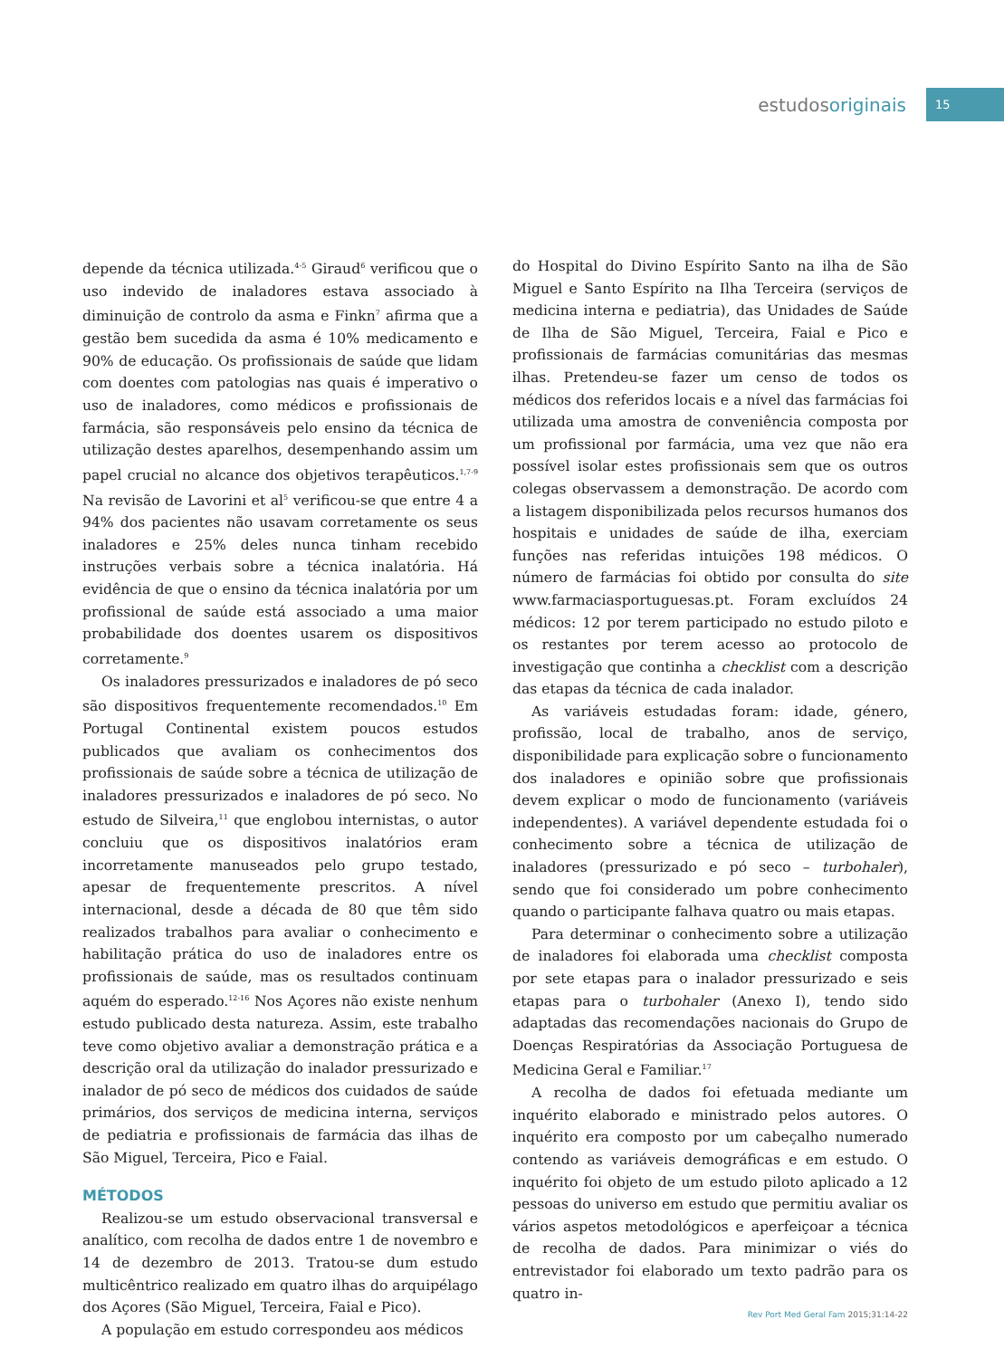estudosoriginais
15
depende da técnica utilizada.<sup>4-5</sup> Giraud<sup>6</sup> verificou que o uso indevido de inaladores estava associado à diminuição de controlo da asma e Finkn<sup>7</sup> afirma que a gestão bem sucedida da asma é 10% medicamento e 90% de educação. Os profissionais de saúde que lidam com doentes com patologias nas quais é imperativo o uso de inaladores, como médicos e profissionais de farmácia, são responsáveis pelo ensino da técnica de utilização destes aparelhos, desempenhando assim um papel crucial no alcance dos objetivos terapêuticos.<sup>1,7-9</sup> Na revisão de Lavorini et al<sup>5</sup> verificou-se que entre 4 a 94% dos pacientes não usavam corretamente os seus inaladores e 25% deles nunca tinham recebido instruções verbais sobre a técnica inalatória. Há evidência de que o ensino da técnica inalatória por um profissional de saúde está associado a uma maior probabilidade dos doentes usarem os dispositivos corretamente.<sup>9</sup>
Os inaladores pressurizados e inaladores de pó seco são dispositivos frequentemente recomendados.<sup>10</sup> Em Portugal Continental existem poucos estudos publicados que avaliam os conhecimentos dos profissionais de saúde sobre a técnica de utilização de inaladores pressurizados e inaladores de pó seco. No estudo de Silveira,<sup>11</sup> que englobou internistas, o autor concluiu que os dispositivos inalatórios eram incorretamente manuseados pelo grupo testado, apesar de frequentemente prescritos. A nível internacional, desde a década de 80 que têm sido realizados trabalhos para avaliar o conhecimento e habilitação prática do uso de inaladores entre os profissionais de saúde, mas os resultados continuam aquém do esperado.<sup>12-16</sup> Nos Açores não existe nenhum estudo publicado desta natureza. Assim, este trabalho teve como objetivo avaliar a demonstração prática e a descrição oral da utilização do inalador pressurizado e inalador de pó seco de médicos dos cuidados de saúde primários, dos serviços de medicina interna, serviços de pediatria e profissionais de farmácia das ilhas de São Miguel, Terceira, Pico e Faial.
MÉTODOS
Realizou-se um estudo observacional transversal e analítico, com recolha de dados entre 1 de novembro e 14 de dezembro de 2013. Tratou-se dum estudo multicêntrico realizado em quatro ilhas do arquipélago dos Açores (São Miguel, Terceira, Faial e Pico).
A população em estudo correspondeu aos médicos
do Hospital do Divino Espírito Santo na ilha de São Miguel e Santo Espírito na Ilha Terceira (serviços de medicina interna e pediatria), das Unidades de Saúde de Ilha de São Miguel, Terceira, Faial e Pico e profissionais de farmácias comunitárias das mesmas ilhas. Pretendeu-se fazer um censo de todos os médicos dos referidos locais e a nível das farmácias foi utilizada uma amostra de conveniência composta por um profissional por farmácia, uma vez que não era possível isolar estes profissionais sem que os outros colegas observassem a demonstração. De acordo com a listagem disponibilizada pelos recursos humanos dos hospitais e unidades de saúde de ilha, exerciam funções nas referidas intuições 198 médicos. O número de farmácias foi obtido por consulta do site www.farmaciasportuguesas.pt. Foram excluídos 24 médicos: 12 por terem participado no estudo piloto e os restantes por terem acesso ao protocolo de investigação que continha a checklist com a descrição das etapas da técnica de cada inalador.
As variáveis estudadas foram: idade, género, profissão, local de trabalho, anos de serviço, disponibilidade para explicação sobre o funcionamento dos inaladores e opinião sobre que profissionais devem explicar o modo de funcionamento (variáveis independentes). A variável dependente estudada foi o conhecimento sobre a técnica de utilização de inaladores (pressurizado e pó seco – turbohaler), sendo que foi considerado um pobre conhecimento quando o participante falhava quatro ou mais etapas.
Para determinar o conhecimento sobre a utilização de inaladores foi elaborada uma checklist composta por sete etapas para o inalador pressurizado e seis etapas para o turbohaler (Anexo I), tendo sido adaptadas das recomendações nacionais do Grupo de Doenças Respiratórias da Associação Portuguesa de Medicina Geral e Familiar.<sup>17</sup>
A recolha de dados foi efetuada mediante um inquérito elaborado e ministrado pelos autores. O inquérito era composto por um cabeçalho numerado contendo as variáveis demográficas e em estudo. O inquérito foi objeto de um estudo piloto aplicado a 12 pessoas do universo em estudo que permitiu avaliar os vários aspetos metodológicos e aperfeiçoar a técnica de recolha de dados. Para minimizar o viés do entrevistador foi elaborado um texto padrão para os quatro in-
Rev Port Med Geral Fam 2015;31:14-22